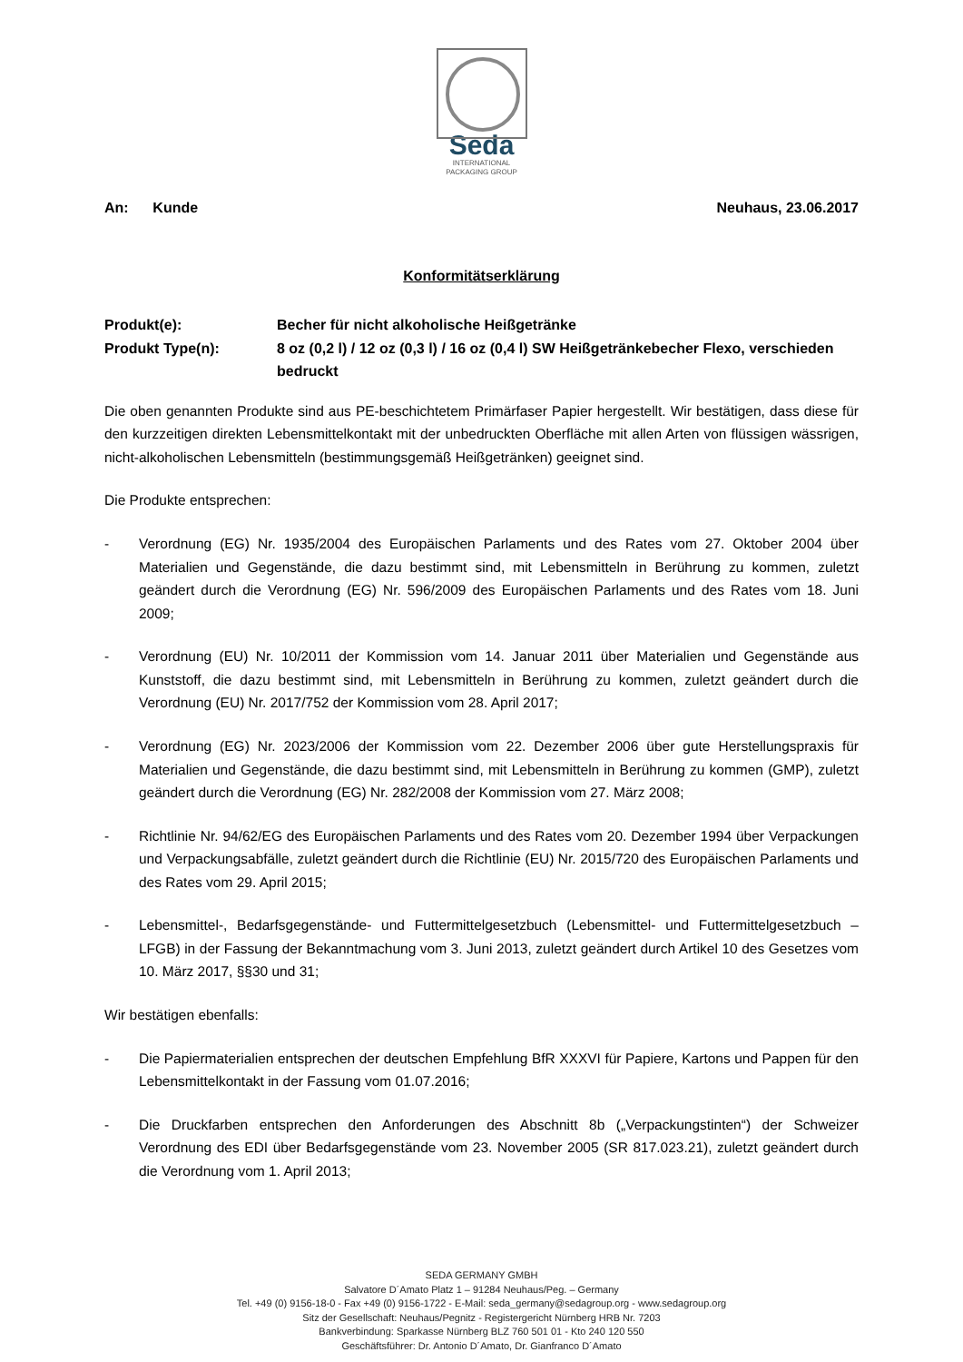Seda
INTERNATIONAL
PACKAGING GROUP
An: Kunde Neuhaus, 23.06.2017
Konformitätserklärung
Produkt(e):
Becher für nicht alkoholische Heißgetränke
Produkt Type(n):
8 oz (0,2 l) / 12 oz (0,3 l) / 16 oz (0,4 l) SW Heißgetränkebecher Flexo, verschieden bedruckt
Die oben genannten Produkte sind aus PE-beschichtetem Primärfaser Papier hergestellt. Wir bestätigen, dass diese für den kurzzeitigen direkten Lebensmittelkontakt mit der unbedruckten Oberfläche mit allen Arten von flüssigen wässrigen, nicht-alkoholischen Lebensmitteln (bestimmungsgemäß Heißgetränken) geeignet sind.
Die Produkte entsprechen:
- Verordnung (EG) Nr. 1935/2004 des Europäischen Parlaments und des Rates vom 27. Oktober 2004 über Materialien und Gegenstände, die dazu bestimmt sind, mit Lebensmitteln in Berührung zu kommen, zuletzt geändert durch die Verordnung (EG) Nr. 596/2009 des Europäischen Parlaments und des Rates vom 18. Juni 2009;
- Verordnung (EU) Nr. 10/2011 der Kommission vom 14. Januar 2011 über Materialien und Gegenstände aus Kunststoff, die dazu bestimmt sind, mit Lebensmitteln in Berührung zu kommen, zuletzt geändert durch die Verordnung (EU) Nr. 2017/752 der Kommission vom 28. April 2017;
- Verordnung (EG) Nr. 2023/2006 der Kommission vom 22. Dezember 2006 über gute Herstellungspraxis für Materialien und Gegenstände, die dazu bestimmt sind, mit Lebensmitteln in Berührung zu kommen (GMP), zuletzt geändert durch die Verordnung (EG) Nr. 282/2008 der Kommission vom 27. März 2008;
- Richtlinie Nr. 94/62/EG des Europäischen Parlaments und des Rates vom 20. Dezember 1994 über Verpackungen und Verpackungsabfälle, zuletzt geändert durch die Richtlinie (EU) Nr. 2015/720 des Europäischen Parlaments und des Rates vom 29. April 2015;
- Lebensmittel-, Bedarfsgegenstände- und Futtermittelgesetzbuch (Lebensmittel- und Futtermittelgesetzbuch – LFGB) in der Fassung der Bekanntmachung vom 3. Juni 2013, zuletzt geändert durch Artikel 10 des Gesetzes vom 10. März 2017, §§30 und 31;
Wir bestätigen ebenfalls:
- Die Papiermaterialien entsprechen der deutschen Empfehlung BfR XXXVI für Papiere, Kartons und Pappen für den Lebensmittelkontakt in der Fassung vom 01.07.2016;
- Die Druckfarben entsprechen den Anforderungen des Abschnitt 8b („Verpackungstinten“) der Schweizer Verordnung des EDI über Bedarfsgegenstände vom 23. November 2005 (SR 817.023.21), zuletzt geändert durch die Verordnung vom 1. April 2013;
SEDA GERMANY GMBH
Salvatore D´Amato Platz 1 – 91284 Neuhaus/Peg. – Germany
Tel. +49 (0) 9156-18-0 - Fax +49 (0) 9156-1722 - E-Mail: seda_germany@sedagroup.org - www.sedagroup.org
Sitz der Gesellschaft: Neuhaus/Pegnitz - Registergericht Nürnberg HRB Nr. 7203
Bankverbindung: Sparkasse Nürnberg BLZ 760 501 01 - Kto 240 120 550
Geschäftsführer: Dr. Antonio D´Amato, Dr. Gianfranco D´Amato